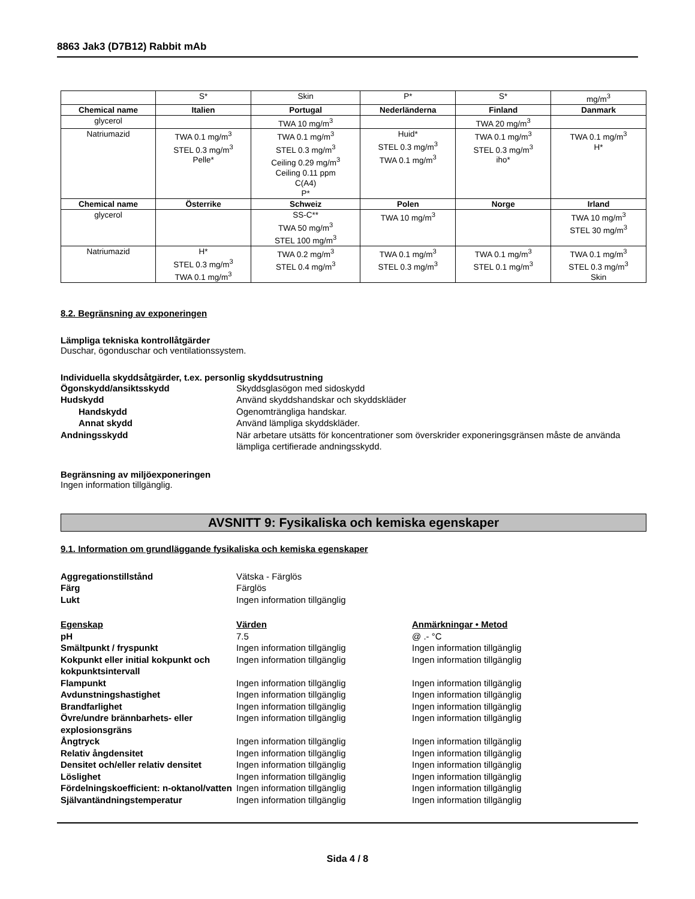8863 Jak3 (D7B12) Rabbit mAb
| | S* | Skin | P* | S* | mg/m<sup>3</sup> |
| Chemical name | Italien | Portugal | Nederländerna | Finland | Danmark |
| glycerol | | TWA 10 mg/m<sup>3</sup> | | TWA 20 mg/m<sup>3</sup> | |
| Natriumazid | TWA 0.1 mg/m<sup>3</sup> STEL 0.3 mg/m<sup>3</sup> Pelle* | TWA 0.1 mg/m<sup>3</sup> STEL 0.3 mg/m<sup>3</sup> Ceiling 0.29 mg/m<sup>3</sup> Ceiling 0.11 ppm C(A4) P* | Huid* STEL 0.3 mg/m<sup>3</sup> TWA 0.1 mg/m<sup>3</sup> | TWA 0.1 mg/m<sup>3</sup> STEL 0.3 mg/m<sup>3</sup> iho* | TWA 0.1 mg/m<sup>3</sup> H* |
| Chemical name | Österrike | Schweiz | Polen | Norge | Irland |
| glycerol | | SS-C** TWA 50 mg/m<sup>3</sup> STEL 100 mg/m<sup>3</sup> | TWA 10 mg/m<sup>3</sup> | | TWA 10 mg/m<sup>3</sup> STEL 30 mg/m<sup>3</sup> |
| Natriumazid | H* STEL 0.3 mg/m<sup>3</sup> TWA 0.1 mg/m<sup>3</sup> | TWA 0.2 mg/m<sup>3</sup> STEL 0.4 mg/m<sup>3</sup> | TWA 0.1 mg/m<sup>3</sup> STEL 0.3 mg/m<sup>3</sup> | TWA 0.1 mg/m<sup>3</sup> STEL 0.1 mg/m<sup>3</sup> | TWA 0.1 mg/m<sup>3</sup> STEL 0.3 mg/m<sup>3</sup> Skin |
8.2. Begränsning av exponeringen
Lämpliga tekniska kontrollåtgärder
Duschar, ögonduschar och ventilationssystem.
Individuella skyddsåtgärder, t.ex. personlig skyddsutrustning
Ögonskydd/ansiktsskydd
Skyddsglasögon med sidoskydd
Hudskydd
Använd skyddshandskar och skyddskläder
Handskydd
Ogenomträngliga handskar.
Annat skydd
Använd lämpliga skyddskläder.
Andningsskydd
När arbetare utsätts för koncentrationer som överskrider exponeringsgränsen måste de använda lämpliga certifierade andningsskydd.
Begränsning av miljöexponeringen
Ingen information tillgänglig.
AVSNITT 9: Fysikaliska och kemiska egenskaper
9.1. Information om grundläggande fysikaliska och kemiska egenskaper
Aggregationstillstånd
Vätska - Färglös
Färg
Färglös
Lukt
Ingen information tillgänglig
Egenskap
Värden
Anmärkningar • Metod
pH
7.5
@ .- °C
Smältpunkt / fryspunkt
Ingen information tillgänglig
Ingen information tillgänglig
Kokpunkt eller initial kokpunkt och kokpunktsintervall
Ingen information tillgänglig
Ingen information tillgänglig
Flampunkt
Ingen information tillgänglig
Ingen information tillgänglig
Avdunstningshastighet
Ingen information tillgänglig
Ingen information tillgänglig
Brandfarlighet
Ingen information tillgänglig
Ingen information tillgänglig
Övre/undre brännbarhets- eller explosionsgräns
Ingen information tillgänglig
Ingen information tillgänglig
Ångtryck
Ingen information tillgänglig
Ingen information tillgänglig
Relativ ångdensitet
Ingen information tillgänglig
Ingen information tillgänglig
Densitet och/eller relativ densitet
Ingen information tillgänglig
Ingen information tillgänglig
Löslighet
Ingen information tillgänglig
Ingen information tillgänglig
Fördelningskoefficient: n-oktanol/vatten
Ingen information tillgänglig
Ingen information tillgänglig
Självantändningstemperatur
Ingen information tillgänglig
Ingen information tillgänglig
Sida 4 / 8